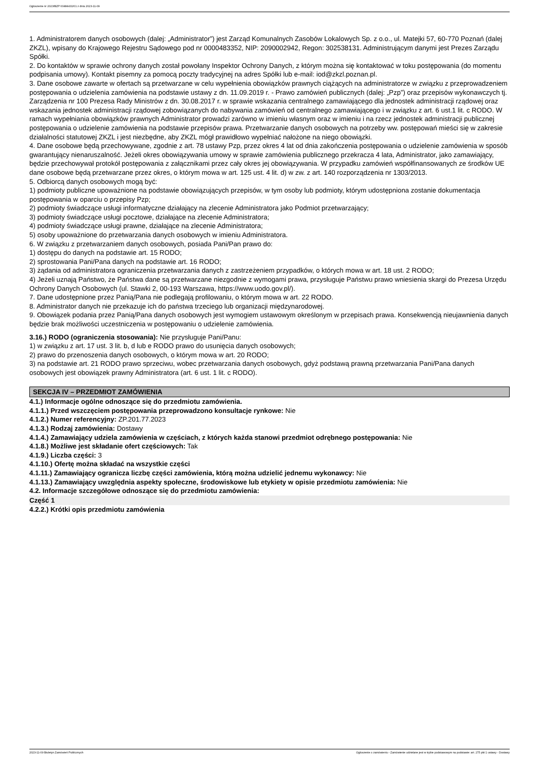Ogłoszenie nr 2023/BZP 00484431/01 z dnia 2023-11-09
1. Administratorem danych osobowych (dalej: „Administrator”) jest Zarząd Komunalnych Zasobów Lokalowych Sp. z o.o., ul. Matejki 57, 60-770 Poznań (dalej ZKZL), wpisany do Krajowego Rejestru Sądowego pod nr 0000483352, NIP: 2090002942, Regon: 302538131. Administrującym danymi jest Prezes Zarządu Spółki.
2. Do kontaktów w sprawie ochrony danych został powołany Inspektor Ochrony Danych, z którym można się kontaktować w toku postępowania (do momentu podpisania umowy). Kontakt pisemny za pomocą poczty tradycyjnej na adres Spółki lub e-mail: iod@zkzl.poznan.pl.
3. Dane osobowe zawarte w ofertach są przetwarzane w celu wypełnienia obowiązków prawnych ciążących na administratorze w związku z przeprowadzeniem postępowania o udzielenia zamówienia na podstawie ustawy z dn. 11.09.2019 r. - Prawo zamówień publicznych (dalej: „Pzp”) oraz przepisów wykonawczych tj. Zarządzenia nr 100 Prezesa Rady Ministrów z dn. 30.08.2017 r. w sprawie wskazania centralnego zamawiającego dla jednostek administracji rządowej oraz wskazania jednostek administracji rządowej zobowiązanych do nabywania zamówień od centralnego zamawiającego i w związku z art. 6 ust.1 lit. c RODO. W ramach wypełniania obowiązków prawnych Administrator prowadzi zarówno w imieniu własnym oraz w imieniu i na rzecz jednostek administracji publicznej postępowania o udzielenie zamówienia na podstawie przepisów prawa. Przetwarzanie danych osobowych na potrzeby ww. postępowań mieści się w zakresie działalności statutowej ZKZL i jest niezbędne, aby ZKZL mógł prawidłowo wypełniać nałożone na niego obowiązki.
4. Dane osobowe będą przechowywane, zgodnie z art. 78 ustawy Pzp, przez okres 4 lat od dnia zakończenia postępowania o udzielenie zamówienia w sposób gwarantujący nienaruszalność. Jeżeli okres obowiązywania umowy w sprawie zamówienia publicznego przekracza 4 lata, Administrator, jako zamawiający, będzie przechowywał protokół postępowania z załącznikami przez cały okres jej obowiązywania. W przypadku zamówień współfinansowanych ze środków UE dane osobowe będą przetwarzane przez okres, o którym mowa w art. 125 ust. 4 lit. d) w zw. z art. 140 rozporządzenia nr 1303/2013.
5. Odbiorcą danych osobowych mogą być:
1) podmioty publiczne upoważnione na podstawie obowiązujących przepisów, w tym osoby lub podmioty, którym udostępniona zostanie dokumentacja postępowania w oparciu o przepisy Pzp;
2) podmioty świadczące usługi informatyczne działający na zlecenie Administratora jako Podmiot przetwarzający;
3) podmioty świadczące usługi pocztowe, działające na zlecenie Administratora;
4) podmioty świadczące usługi prawne, działające na zlecenie Administratora;
5) osoby upoważnione do przetwarzania danych osobowych w imieniu Administratora.
6. W związku z przetwarzaniem danych osobowych, posiada Pani/Pan prawo do:
1) dostępu do danych na podstawie art. 15 RODO;
2) sprostowania Pani/Pana danych na podstawie art. 16 RODO;
3) żądania od administratora ograniczenia przetwarzania danych z zastrzeżeniem przypadków, o których mowa w art. 18 ust. 2 RODO;
4) Jeżeli uznają Państwo, że Państwa dane są przetwarzane niezgodnie z wymogami prawa, przysługuje Państwu prawo wniesienia skargi do Prezesa Urzędu Ochrony Danych Osobowych (ul. Stawki 2, 00-193 Warszawa, https://www.uodo.gov.pl/).
7. Dane udostępnione przez Panią/Pana nie podlegają profilowaniu, o którym mowa w art. 22 RODO.
8. Administrator danych nie przekazuje ich do państwa trzeciego lub organizacji międzynarodowej.
9. Obowiązek podania przez Panią/Pana danych osobowych jest wymogiem ustawowym określonym w przepisach prawa. Konsekwencją nieujawnienia danych będzie brak możliwości uczestniczenia w postępowaniu o udzielenie zamówienia.
3.16.) RODO (ograniczenia stosowania): Nie przysługuje Pani/Panu:
1) w związku z art. 17 ust. 3 lit. b, d lub e RODO prawo do usunięcia danych osobowych;
2) prawo do przenoszenia danych osobowych, o którym mowa w art. 20 RODO;
3) na podstawie art. 21 RODO prawo sprzeciwu, wobec przetwarzania danych osobowych, gdyż podstawą prawną przetwarzania Pani/Pana danych osobowych jest obowiązek prawny Administratora (art. 6 ust. 1 lit. c RODO).
SEKCJA IV – PRZEDMIOT ZAMÓWIENIA
4.1.) Informacje ogólne odnoszące się do przedmiotu zamówienia.
4.1.1.) Przed wszczęciem postępowania przeprowadzono konsultacje rynkowe: Nie
4.1.2.) Numer referencyjny: ZP.201.77.2023
4.1.3.) Rodzaj zamówienia: Dostawy
4.1.4.) Zamawiający udziela zamówienia w częściach, z których każda stanowi przedmiot odrębnego postępowania: Nie
4.1.8.) Możliwe jest składanie ofert częściowych: Tak
4.1.9.) Liczba części: 3
4.1.10.) Ofertę można składać na wszystkie części
4.1.11.) Zamawiający ogranicza liczbę części zamówienia, którą można udzielić jednemu wykonawcy: Nie
4.1.13.) Zamawiający uwzględnia aspekty społeczne, środowiskowe lub etykiety w opisie przedmiotu zamówienia: Nie
4.2. Informacje szczegółowe odnoszące się do przedmiotu zamówienia:
Część 1
4.2.2.) Krótki opis przedmiotu zamówienia
2023-11-09 Biuletyn Zamówień Publicznych Ogłoszenie o zamówieniu - Zamówienie udzielane jest w trybie podstawowym na podstawie: art. 275 pkt 1 ustawy - Dostawy